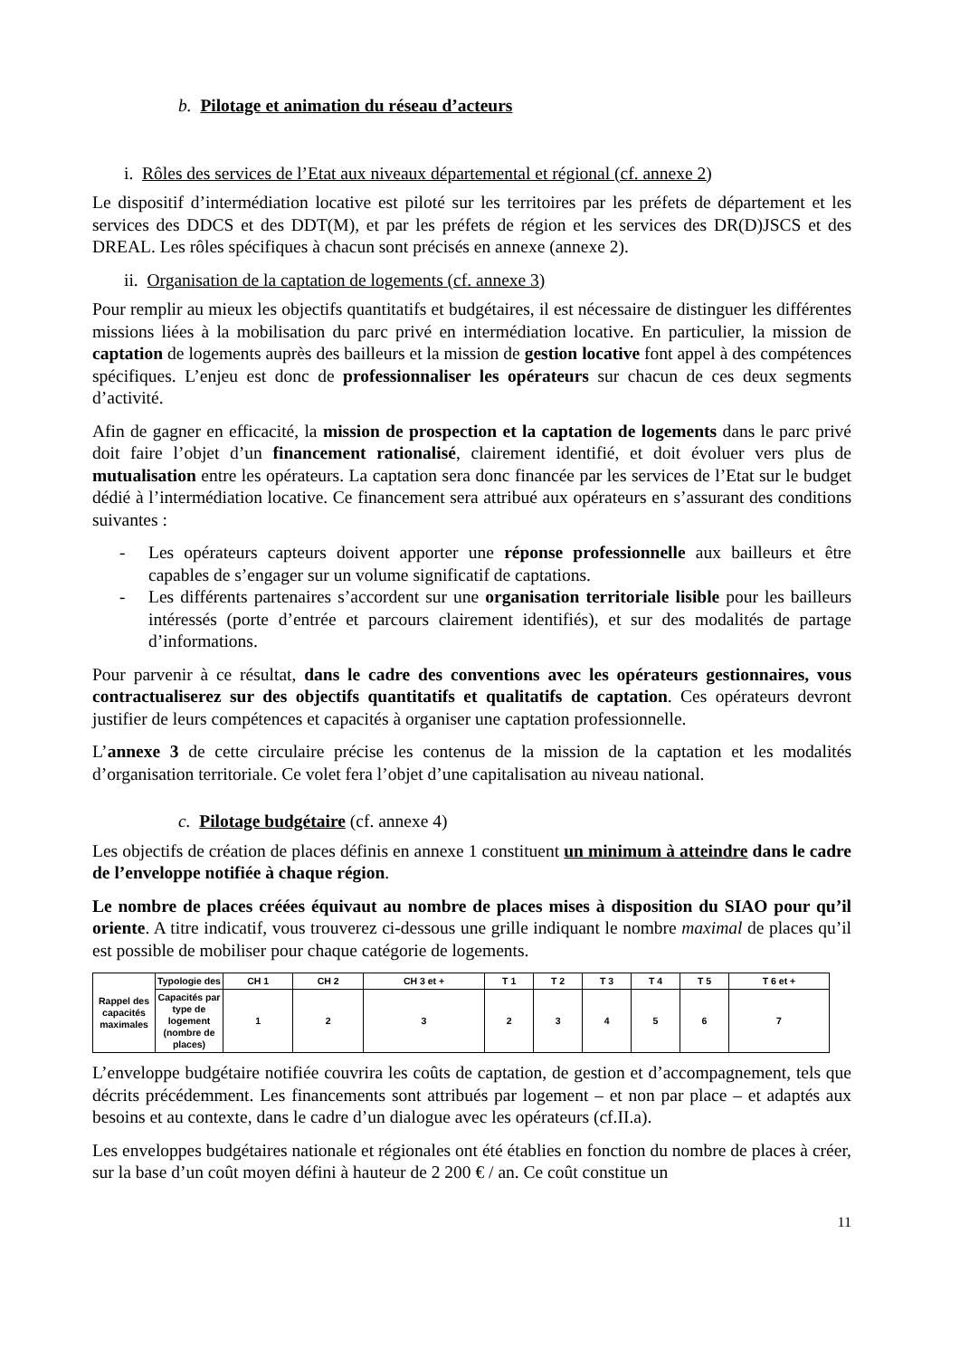b. Pilotage et animation du réseau d’acteurs
i. Rôles des services de l’Etat aux niveaux départemental et régional (cf. annexe 2)
Le dispositif d’intermédiation locative est piloté sur les territoires par les préfets de département et les services des DDCS et des DDT(M), et par les préfets de région et les services des DR(D)JSCS et des DREAL. Les rôles spécifiques à chacun sont précisés en annexe (annexe 2).
ii. Organisation de la captation de logements (cf. annexe 3)
Pour remplir au mieux les objectifs quantitatifs et budgétaires, il est nécessaire de distinguer les différentes missions liées à la mobilisation du parc privé en intermédiation locative. En particulier, la mission de captation de logements auprès des bailleurs et la mission de gestion locative font appel à des compétences spécifiques. L’enjeu est donc de professionnaliser les opérateurs sur chacun de ces deux segments d’activité.
Afin de gagner en efficacité, la mission de prospection et la captation de logements dans le parc privé doit faire l’objet d’un financement rationalisé, clairement identifié, et doit évoluer vers plus de mutualisation entre les opérateurs. La captation sera donc financée par les services de l’Etat sur le budget dédié à l’intermédiation locative. Ce financement sera attribué aux opérateurs en s’assurant des conditions suivantes :
- Les opérateurs capteurs doivent apporter une réponse professionnelle aux bailleurs et être capables de s’engager sur un volume significatif de captations.
- Les différents partenaires s’accordent sur une organisation territoriale lisible pour les bailleurs intéressés (porte d’entrée et parcours clairement identifiés), et sur des modalités de partage d’informations.
Pour parvenir à ce résultat, dans le cadre des conventions avec les opérateurs gestionnaires, vous contractualiserez sur des objectifs quantitatifs et qualitatifs de captation. Ces opérateurs devront justifier de leurs compétences et capacités à organiser une captation professionnelle.
L’annexe 3 de cette circulaire précise les contenus de la mission de la captation et les modalités d’organisation territoriale. Ce volet fera l’objet d’une capitalisation au niveau national.
c. Pilotage budgétaire (cf. annexe 4)
Les objectifs de création de places définis en annexe 1 constituent un minimum à atteindre dans le cadre de l’enveloppe notifiée à chaque région.
Le nombre de places créées équivaut au nombre de places mises à disposition du SIAO pour qu’il oriente. A titre indicatif, vous trouverez ci-dessous une grille indiquant le nombre maximal de places qu’il est possible de mobiliser pour chaque catégorie de logements.
| Rappel des capacités maximales | Typologie des | CH 1 | CH 2 | CH 3 et + | T 1 | T 2 | T 3 | T 4 | T 5 | T 6 et + |
| | Capacités par type de logement (nombre de places) | 1 | 2 | 3 | 2 | 3 | 4 | 5 | 6 | 7 |
L’enveloppe budgétaire notifiée couvrira les coûts de captation, de gestion et d’accompagnement, tels que décrits précédemment. Les financements sont attribués par logement – et non par place – et adaptés aux besoins et au contexte, dans le cadre d’un dialogue avec les opérateurs (cf.II.a).
Les enveloppes budgétaires nationale et régionales ont été établies en fonction du nombre de places à créer, sur la base d’un coût moyen défini à hauteur de 2 200 € / an. Ce coût constitue un
11